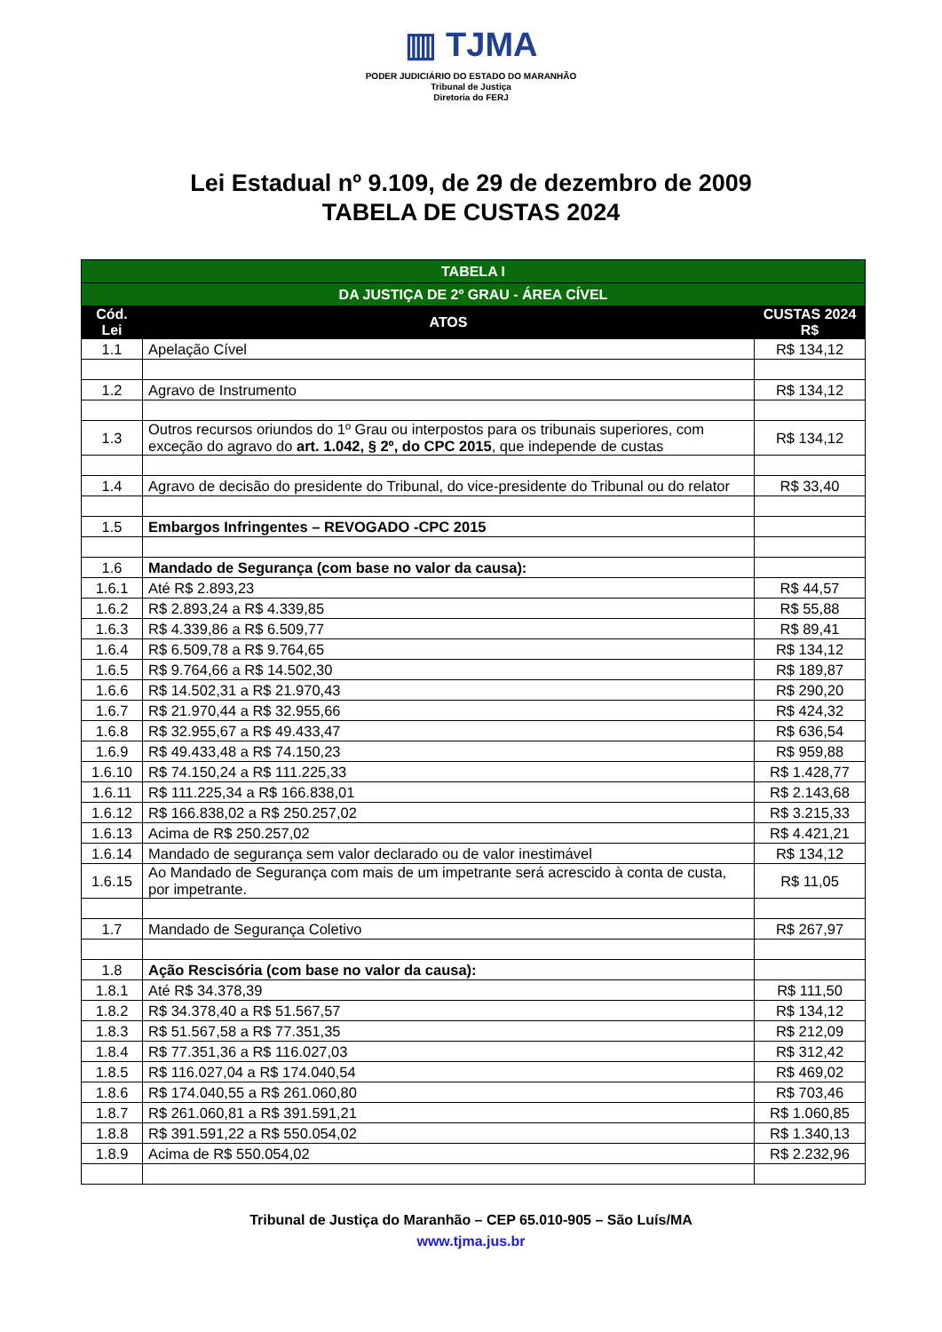▥ TJMA
PODER JUDICIÁRIO DO ESTADO DO MARANHÃO
Tribunal de Justiça
Diretoria do FERJ
Lei Estadual nº 9.109, de 29 de dezembro de 2009
TABELA DE CUSTAS 2024
| TABELA I | | |
| --- | --- | --- |
| DA JUSTIÇA DE 2º GRAU - ÁREA CÍVEL | | |
| Cód. Lei | ATOS | CUSTAS 2024 R$ |
| 1.1 | Apelação Cível | R$ 134,12 |
| 1.2 | Agravo de Instrumento | R$ 134,12 |
| 1.3 | Outros recursos oriundos do 1º Grau ou interpostos para os tribunais superiores, com exceção do agravo do art. 1.042, § 2º, do CPC 2015 , que independe de custas | R$ 134,12 |
| 1.4 | Agravo de decisão do presidente do Tribunal, do vice-presidente do Tribunal ou do relator | R$ 33,40 |
| 1.5 | Embargos Infringentes – REVOGADO -CPC 2015 | |
| 1.6 | Mandado de Segurança (com base no valor da causa): | |
| 1.6.1 | Até R$ 2.893,23 | R$ 44,57 |
| 1.6.2 | R$ 2.893,24 a R$ 4.339,85 | R$ 55,88 |
| 1.6.3 | R$ 4.339,86 a R$ 6.509,77 | R$ 89,41 |
| 1.6.4 | R$ 6.509,78 a R$ 9.764,65 | R$ 134,12 |
| 1.6.5 | R$ 9.764,66 a R$ 14.502,30 | R$ 189,87 |
| 1.6.6 | R$ 14.502,31 a R$ 21.970,43 | R$ 290,20 |
| 1.6.7 | R$ 21.970,44 a R$ 32.955,66 | R$ 424,32 |
| 1.6.8 | R$ 32.955,67 a R$ 49.433,47 | R$ 636,54 |
| 1.6.9 | R$ 49.433,48 a R$ 74.150,23 | R$ 959,88 |
| 1.6.10 | R$ 74.150,24 a R$ 111.225,33 | R$ 1.428,77 |
| 1.6.11 | R$ 111.225,34 a R$ 166.838,01 | R$ 2.143,68 |
| 1.6.12 | R$ 166.838,02 a R$ 250.257,02 | R$ 3.215,33 |
| 1.6.13 | Acima de R$ 250.257,02 | R$ 4.421,21 |
| 1.6.14 | Mandado de segurança sem valor declarado ou de valor inestimável | R$ 134,12 |
| 1.6.15 | Ao Mandado de Segurança com mais de um impetrante será acrescido à conta de custa, por impetrante. | R$ 11,05 |
| 1.7 | Mandado de Segurança Coletivo | R$ 267,97 |
| 1.8 | Ação Rescisória (com base no valor da causa): | |
| 1.8.1 | Até R$ 34.378,39 | R$ 111,50 |
| 1.8.2 | R$ 34.378,40 a R$ 51.567,57 | R$ 134,12 |
| 1.8.3 | R$ 51.567,58 a R$ 77.351,35 | R$ 212,09 |
| 1.8.4 | R$ 77.351,36 a R$ 116.027,03 | R$ 312,42 |
| 1.8.5 | R$ 116.027,04 a R$ 174.040,54 | R$ 469,02 |
| 1.8.6 | R$ 174.040,55 a R$ 261.060,80 | R$ 703,46 |
| 1.8.7 | R$ 261.060,81 a R$ 391.591,21 | R$ 1.060,85 |
| 1.8.8 | R$ 391.591,22 a R$ 550.054,02 | R$ 1.340,13 |
| 1.8.9 | Acima de R$ 550.054,02 | R$ 2.232,96 |
Tribunal de Justiça do Maranhão – CEP 65.010-905 – São Luís/MA
www.tjma.jus.br